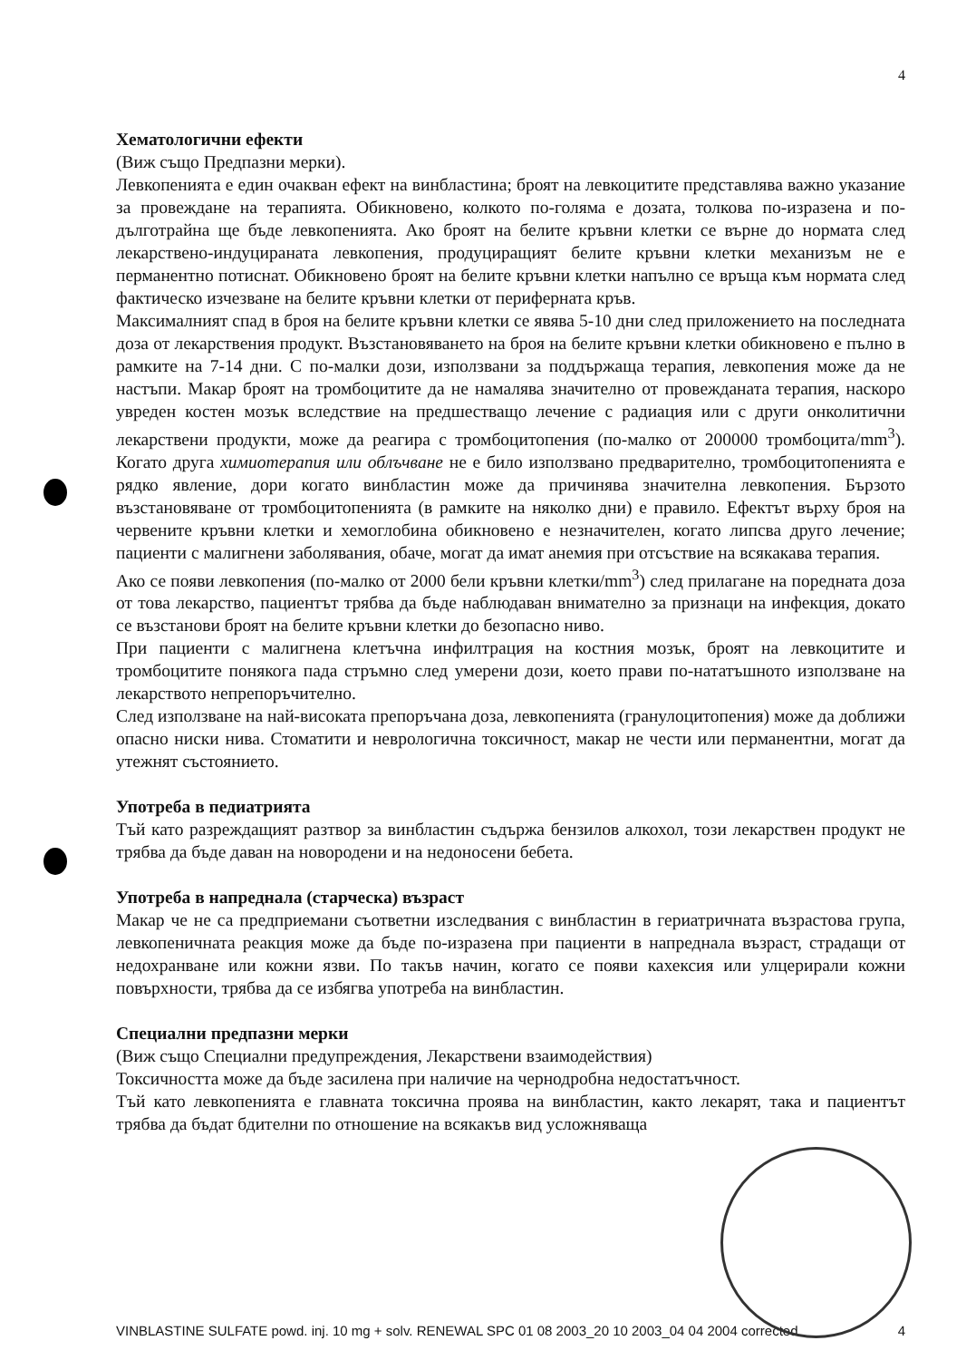4
Хематологични ефекти
(Виж също Предпазни мерки).
Левкопенията е един очакван ефект на винбластина; броят на левкоцитите представлява важно указание за провеждане на терапията. Обикновено, колкото по-голяма е дозата, толкова по-изразена и по-дълготрайна ще бъде левкопенията. Ако броят на белите кръвни клетки се върне до нормата след лекарствено-индуцираната левкопения, продуциращият белите кръвни клетки механизъм не е перманентно потиснат. Обикновено броят на белите кръвни клетки напълно се връща към нормата след фактическо изчезване на белите кръвни клетки от периферната кръв.
Максималният спад в броя на белите кръвни клетки се явява 5-10 дни след приложението на последната доза от лекарствения продукт. Възстановяването на броя на белите кръвни клетки обикновено е пълно в рамките на 7-14 дни. С по-малки дози, използвани за поддържаща терапия, левкопения може да не настъпи. Макар броят на тромбоцитите да не намалява значително от провежданата терапия, наскоро увреден костен мозък вследствие на предшестващо лечение с радиация или с други онколитични лекарствени продукти, може да реагира с тромбоцитопения (по-малко от 200000 тромбоцита/mm<sup>3</sup>). Когато друга химиотерапия или облъчване не е било използвано предварително, тромбоцитопенията е рядко явление, дори когато винбластин може да причинява значителна левкопения. Бързото възстановяване от тромбоцитопенията (в рамките на няколко дни) е правило. Ефектът върху броя на червените кръвни клетки и хемоглобина обикновено е незначителен, когато липсва друго лечение; пациенти с малигнени заболявания, обаче, могат да имат анемия при отсъствие на всякакава терапия.
Ако се появи левкопения (по-малко от 2000 бели кръвни клетки/mm<sup>3</sup>) след прилагане на поредната доза от това лекарство, пациентът трябва да бъде наблюдаван внимателно за признаци на инфекция, докато се възстанови броят на белите кръвни клетки до безопасно ниво.
При пациенти с малигнена клетъчна инфилтрация на костния мозък, броят на левкоцитите и тромбоцитите понякога пада стръмно след умерени дози, което прави по-нататъшното използване на лекарството непрепоръчително.
След използване на най-високата препоръчана доза, левкопенията (гранулоцитопения) може да доближи опасно ниски нива. Стоматити и неврологична токсичност, макар не чести или перманентни, могат да утежнят състоянието.
Употреба в педиатрията
Тъй като разреждащият разтвор за винбластин съдържа бензилов алкохол, този лекарствен продукт не трябва да бъде даван на новородени и на недоносени бебета.
Употреба в напреднала (старческа) възраст
Макар че не са предприемани съответни изследвания с винбластин в гериатричната възрастова група, левкопеничната реакция може да бъде по-изразена при пациенти в напреднала възраст, страдащи от недохранване или кожни язви. По такъв начин, когато се появи кахексия или улцерирали кожни повърхности, трябва да се избягва употреба на винбластин.
Специални предпазни мерки
(Виж също Специални предупреждения, Лекарствени взаимодействия)
Токсичността може да бъде засилена при наличие на чернодробна недостатъчност.
Тъй като левкопенията е главната токсична проява на винбластин, както лекарят, така и пациентът трябва да бъдат бдителни по отношение на всякакъв вид усложняваща
VINBLASTINE SULFATE powd. inj. 10 mg + solv. RENEWAL SPC 01 08 2003_20 10 2003_04 04 2004 corrected 4